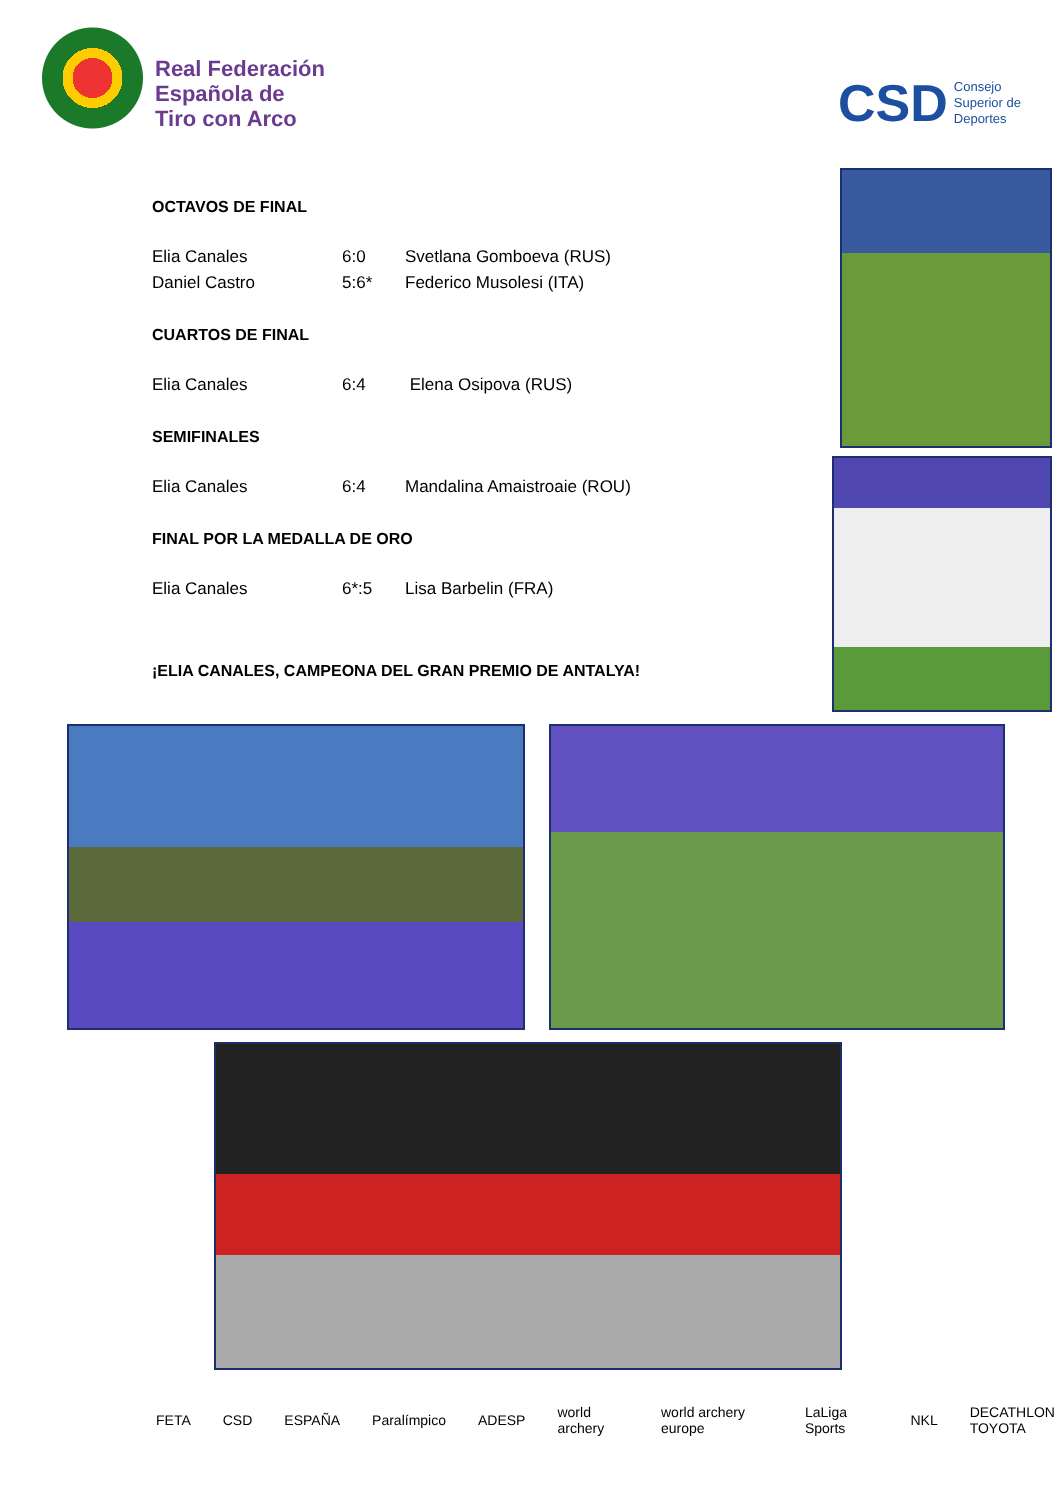Real Federación
Española de
Tiro con Arco
CSD Consejo
Superior de
Deportes
OCTAVOS DE FINAL
| Elia Canales | 6:0 | Svetlana Gomboeva (RUS) |
| Daniel Castro | 5:6* | Federico Musolesi (ITA) |
CUARTOS DE FINAL
| Elia Canales | 6:4 | Elena Osipova (RUS) |
SEMIFINALES
| Elia Canales | 6:4 | Mandalina Amaistroaie (ROU) |
FINAL POR LA MEDALLA DE ORO
| Elia Canales | 6*:5 | Lisa Barbelin (FRA) |
¡ELIA CANALES, CAMPEONA DEL GRAN PREMIO DE ANTALYA!
FETA CSD ESPAÑA Paralímpico ADESP world archery world archery europe LaLiga Sports NKL
DECATHLON
TOYOTA